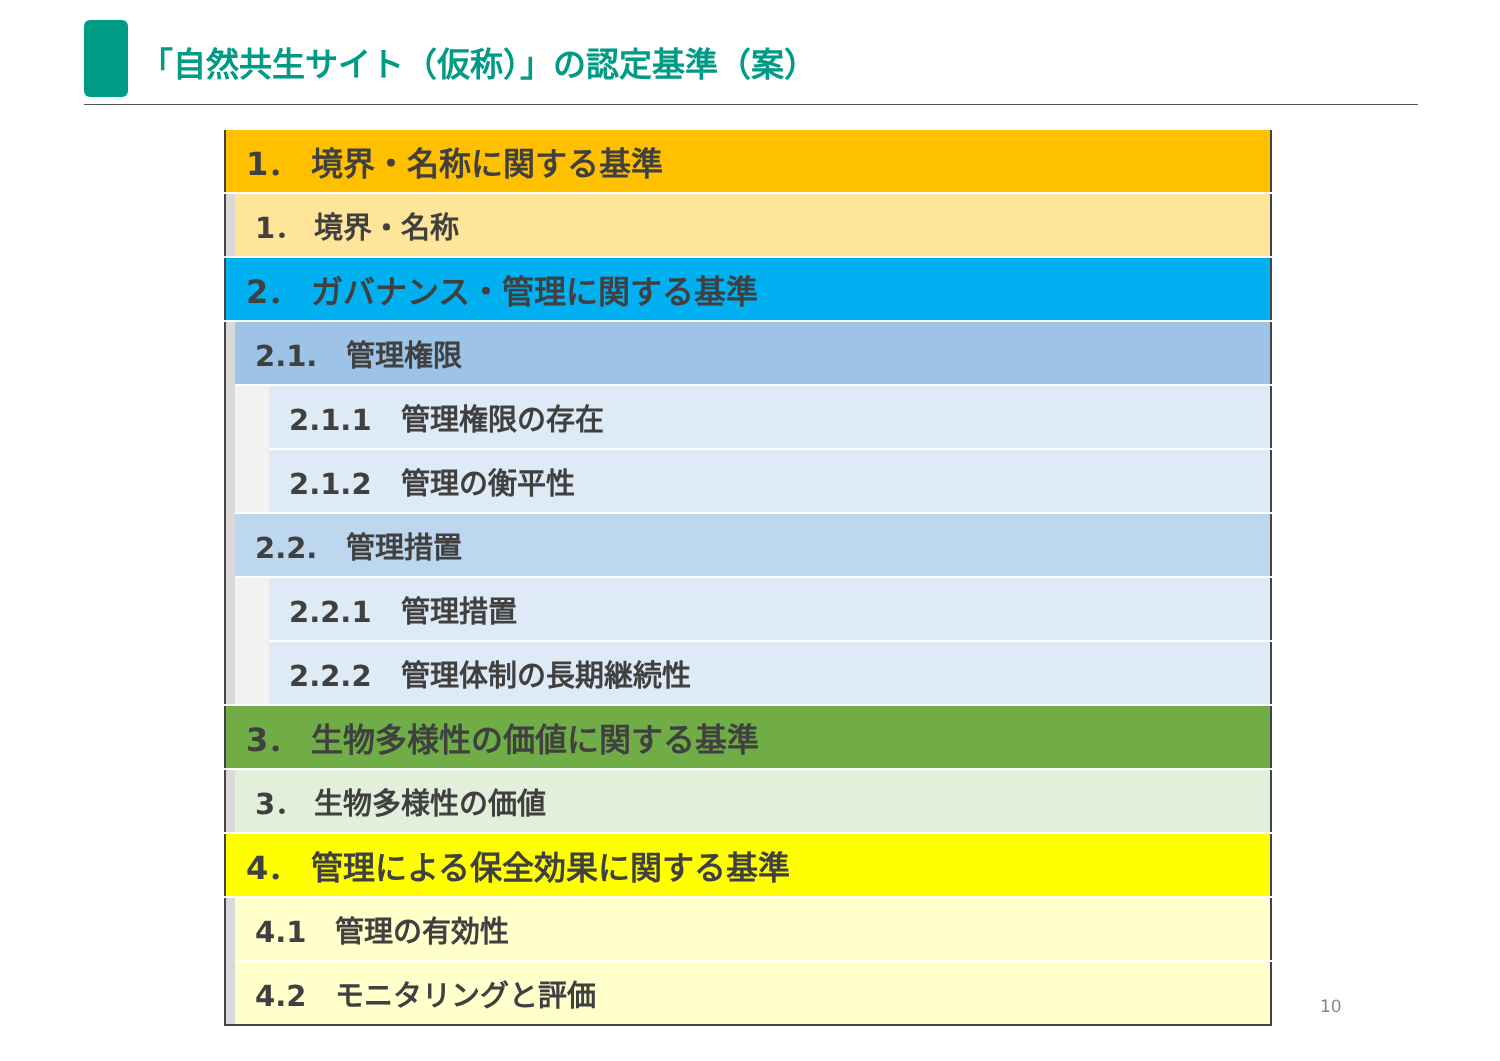「自然共生サイト（仮称）」の認定基準（案）
| 1． 境界・名称に関する基準 | | |
| | 1． 境界・名称 | |
| 2． ガバナンス・管理に関する基準 | | |
| | 2.1. 管理権限 | |
| | | 2.1.1 管理権限の存在 |
| | | 2.1.2 管理の衡平性 |
| | 2.2. 管理措置 | |
| | | 2.2.1 管理措置 |
| | | 2.2.2 管理体制の長期継続性 |
| 3． 生物多様性の価値に関する基準 | | |
| | 3． 生物多様性の価値 | |
| 4． 管理による保全効果に関する基準 | | |
| | 4.1 管理の有効性 | |
| | 4.2 モニタリングと評価 | |
10